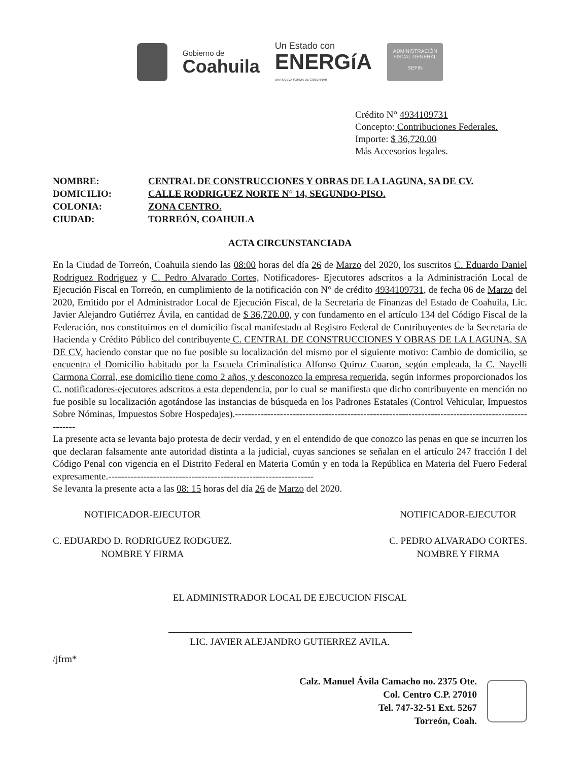Gobierno de
Coahuila
Un Estado con
ENERGíA
UNA NUEVA FORMA DE GOBERNAR
ADMINISTRACIÓN FISCAL GENERAL
SEFIN
Crédito N° 4934109731
Concepto: Contribuciones Federales.
Importe: $ 36,720.00
Más Accesorios legales.
| NOMBRE: | CENTRAL DE CONSTRUCCIONES Y OBRAS DE LA LAGUNA, SA DE CV. |
| DOMICILIO: | CALLE RODRIGUEZ NORTE N° 14, SEGUNDO-PISO. |
| COLONIA: | ZONA CENTRO. |
| CIUDAD: | TORREÓN, COAHUILA |
ACTA CIRCUNSTANCIADA
En la Ciudad de Torreón, Coahuila siendo las 08:00 horas del día 26 de Marzo del 2020, los suscritos C. Eduardo Daniel Rodriguez Rodriguez y C. Pedro Alvarado Cortes, Notificadores- Ejecutores adscritos a la Administración Local de Ejecución Fiscal en Torreón, en cumplimiento de la notificación con N° de crédito 4934109731, de fecha 06 de Marzo del 2020, Emitido por el Administrador Local de Ejecución Fiscal, de la Secretaria de Finanzas del Estado de Coahuila, Lic. Javier Alejandro Gutiérrez Ávila, en cantidad de $ 36,720.00, y con fundamento en el artículo 134 del Código Fiscal de la Federación, nos constituimos en el domicilio fiscal manifestado al Registro Federal de Contribuyentes de la Secretaria de Hacienda y Crédito Público del contribuyente C. CENTRAL DE CONSTRUCCIONES Y OBRAS DE LA LAGUNA, SA DE CV, haciendo constar que no fue posible su localización del mismo por el siguiente motivo: Cambio de domicilio, se encuentra el Domicilio habitado por la Escuela Criminalística Alfonso Quiroz Cuaron, según empleada, la C. Nayelli Carmona Corral, ese domicilio tiene como 2 años, y desconozco la empresa requerida, según informes proporcionados los C. notificadores-ejecutores adscritos a esta dependencia, por lo cual se manifiesta que dicho contribuyente en mención no fue posible su localización agotándose las instancias de búsqueda en los Padrones Estatales (Control Vehicular, Impuestos Sobre Nóminas, Impuestos Sobre Hospedajes).--------------------------------------------------------------------------------------------------
La presente acta se levanta bajo protesta de decir verdad, y en el entendido de que conozco las penas en que se incurren los que declaran falsamente ante autoridad distinta a la judicial, cuyas sanciones se señalan en el artículo 247 fracción I del Código Penal con vigencia en el Distrito Federal en Materia Común y en toda la República en Materia del Fuero Federal expresamente.----------------------------------------------------------------
Se levanta la presente acta a las 08: 15 horas del día 26 de Marzo del 2020.
NOTIFICADOR-EJECUTOR
C. EDUARDO D. RODRIGUEZ RODGUEZ.
NOMBRE Y FIRMA
NOTIFICADOR-EJECUTOR
C. PEDRO ALVARADO CORTES.
NOMBRE Y FIRMA
EL ADMINISTRADOR LOCAL DE EJECUCION FISCAL
LIC. JAVIER ALEJANDRO GUTIERREZ AVILA.
/jfrm*
Calz. Manuel Ávila Camacho no. 2375 Ote.
Col. Centro C.P. 27010
Tel. 747-32-51 Ext. 5267
Torreón, Coah.